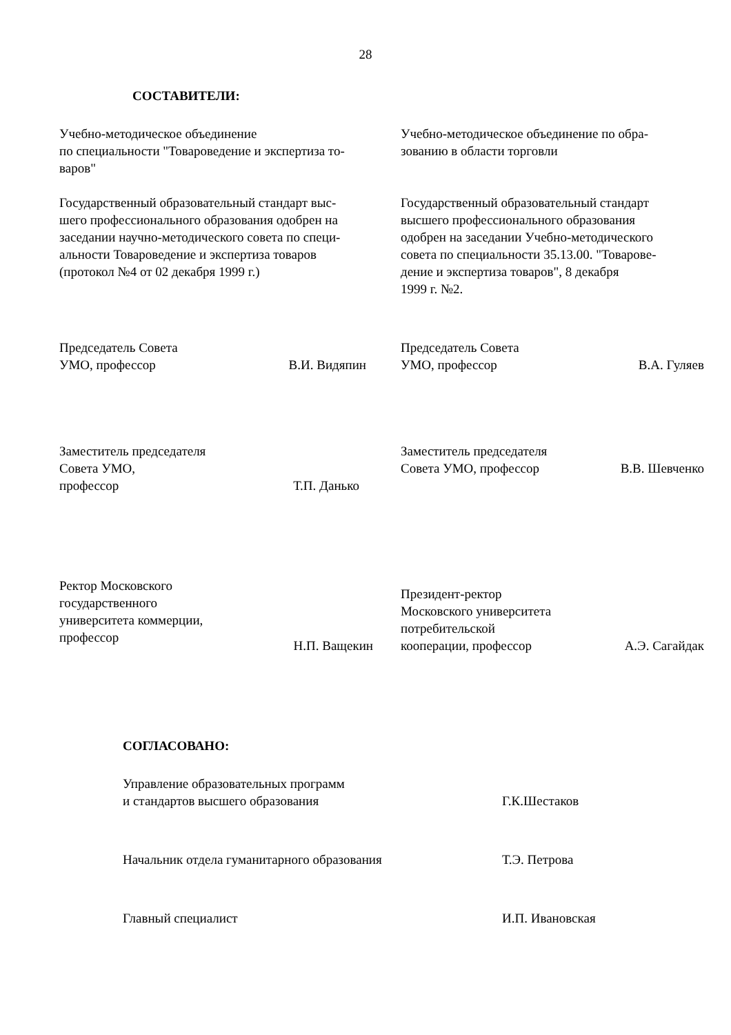28
СОСТАВИТЕЛИ:
Учебно-методическое объединение
по специальности "Товароведение и экспертиза то-
варов"
Учебно-методическое объединение по обра-
зованию в области торговли
Государственный образовательный стандарт выс-
шего профессионального образования одобрен на
заседании научно-методического совета по специ-
альности Товароведение и экспертиза товаров
(протокол №4 от 02 декабря 1999 г.)
Государственный образовательный стандарт
высшего профессионального образования
одобрен на заседании Учебно-методического
совета по специальности 35.13.00. "Товарове-
дение и экспертиза товаров", 8 декабря
1999 г. №2.
Председатель Совета
УМО, профессор
В.И. Видяпин
Председатель Совета
УМО, профессор
В.А. Гуляев
Заместитель председателя
Совета УМО,
профессор
Т.П. Данько
Заместитель председателя
Совета УМО, профессор
В.В. Шевченко
Ректор Московского
государственного
университета коммерции,
профессор
Н.П. Ващекин
Президент-ректор
Московского университета
потребительской
кооперации, профессор
А.Э. Сагайдак
СОГЛАСОВАНО:
Управление образовательных программ
и стандартов высшего образования
Г.К.Шестаков
Начальник отдела гуманитарного образования
Т.Э. Петрова
Главный специалист И.П. Ивановская